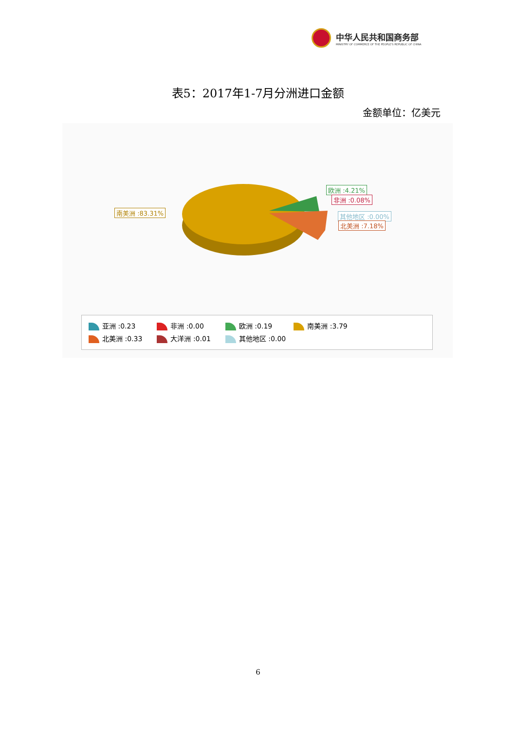中华人民共和国商务部
MINISTRY OF COMMERCE OF THE PEOPLE'S REPUBLIC OF CHINA
表5：2017年1-7月分洲进口金额
金额单位：亿美元
南美洲 :83.31%
欧洲 :4.21%
非洲 :0.08%
其他地区 :0.00%
北美洲 :7.18%
亚洲 :0.23 非洲 :0.00 欧洲 :0.19 南美洲 :3.79 北美洲 :0.33 大洋洲 :0.01 其他地区 :0.00
6